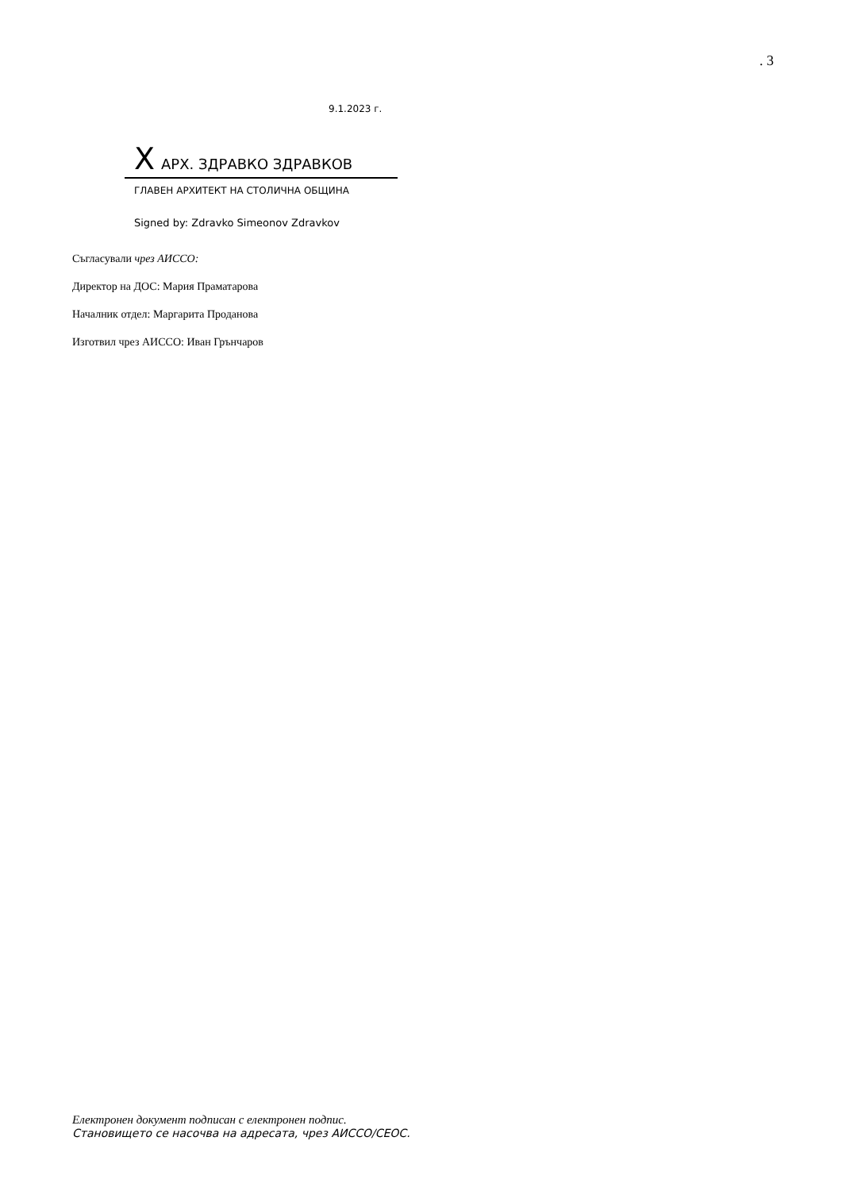. 3
9.1.2023 г.
X АРХ. ЗДРАВКО ЗДРАВКОВ
ГЛАВЕН АРХИТЕКТ НА СТОЛИЧНА ОБЩИНА
Signed by: Zdravko Simeonov Zdravkov
Съгласували чрез АИССО:
Директор на ДОС: Мария Праматарова
Началник отдел: Маргарита Проданова
Изготвил чрез АИССО: Иван Грънчаров
Електронен документ подписан с електронен подпис.
Становището се насочва на адресата, чрез АИССО/СЕОС.